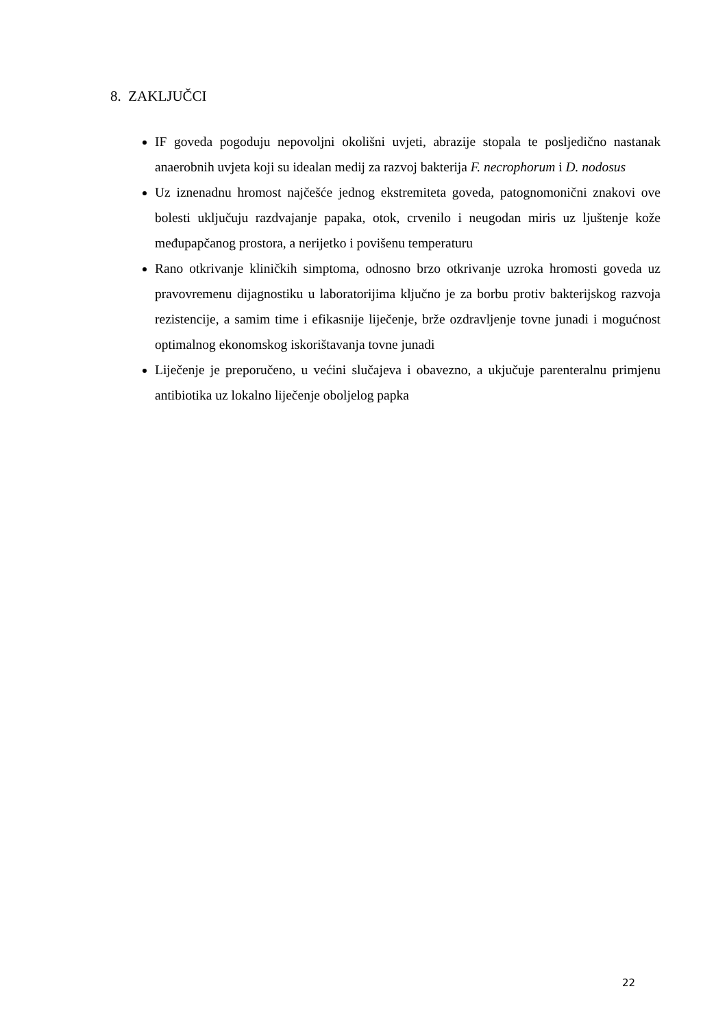8. ZAKLJUČCI
IF goveda pogoduju nepovoljni okolišni uvjeti, abrazije stopala te posljedično nastanak anaerobnih uvjeta koji su idealan medij za razvoj bakterija F. necrophorum i D. nodosus
Uz iznenadnu hromost najčešće jednog ekstremiteta goveda, patognomonični znakovi ove bolesti uključuju razdvajanje papaka, otok, crvenilo i neugodan miris uz ljuštenje kože međupapčanog prostora, a nerijetko i povišenu temperaturu
Rano otkrivanje kliničkih simptoma, odnosno brzo otkrivanje uzroka hromosti goveda uz pravovremenu dijagnostiku u laboratorijima ključno je za borbu protiv bakterijskog razvoja rezistencije, a samim time i efikasnije liječenje, brže ozdravljenje tovne junadi i mogućnost optimalnog ekonomskog iskorištavanja tovne junadi
Liječenje je preporučeno, u većini slučajeva i obavezno, a ukjučuje parenteralnu primjenu antibiotika uz lokalno liječenje oboljelog papka
22